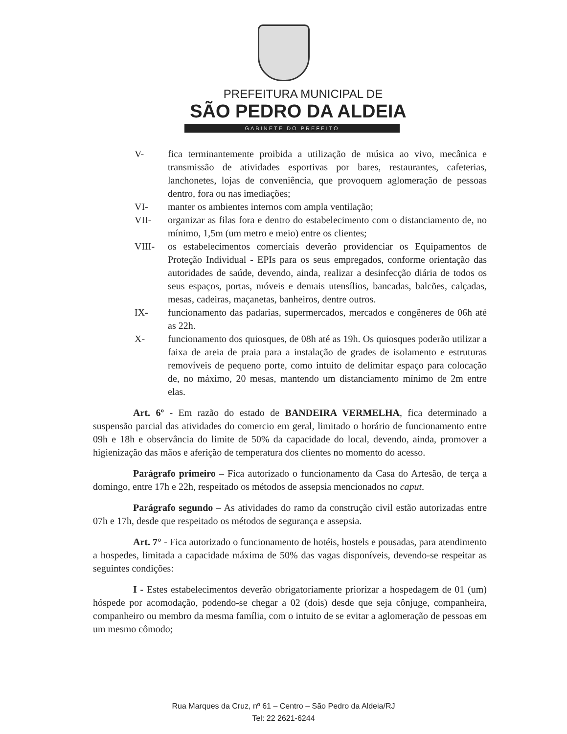PREFEITURA MUNICIPAL DE
SÃO PEDRO DA ALDEIA
GABINETE DO PREFEITO
V- fica terminantemente proibida a utilização de música ao vivo, mecânica e transmissão de atividades esportivas por bares, restaurantes, cafeterias, lanchonetes, lojas de conveniência, que provoquem aglomeração de pessoas dentro, fora ou nas imediações;
VI- manter os ambientes internos com ampla ventilação;
VII- organizar as filas fora e dentro do estabelecimento com o distanciamento de, no mínimo, 1,5m (um metro e meio) entre os clientes;
VIII- os estabelecimentos comerciais deverão providenciar os Equipamentos de Proteção Individual - EPIs para os seus empregados, conforme orientação das autoridades de saúde, devendo, ainda, realizar a desinfecção diária de todos os seus espaços, portas, móveis e demais utensílios, bancadas, balcões, calçadas, mesas, cadeiras, maçanetas, banheiros, dentre outros.
IX- funcionamento das padarias, supermercados, mercados e congêneres de 06h até as 22h.
X- funcionamento dos quiosques, de 08h até as 19h. Os quiosques poderão utilizar a faixa de areia de praia para a instalação de grades de isolamento e estruturas removíveis de pequeno porte, como intuito de delimitar espaço para colocação de, no máximo, 20 mesas, mantendo um distanciamento mínimo de 2m entre elas.
Art. 6º - Em razão do estado de BANDEIRA VERMELHA, fica determinado a suspensão parcial das atividades do comercio em geral, limitado o horário de funcionamento entre 09h e 18h e observância do limite de 50% da capacidade do local, devendo, ainda, promover a higienização das mãos e aferição de temperatura dos clientes no momento do acesso.
Parágrafo primeiro – Fica autorizado o funcionamento da Casa do Artesão, de terça a domingo, entre 17h e 22h, respeitado os métodos de assepsia mencionados no caput.
Parágrafo segundo – As atividades do ramo da construção civil estão autorizadas entre 07h e 17h, desde que respeitado os métodos de segurança e assepsia.
Art. 7° - Fica autorizado o funcionamento de hotéis, hostels e pousadas, para atendimento a hospedes, limitada a capacidade máxima de 50% das vagas disponíveis, devendo-se respeitar as seguintes condições:
I - Estes estabelecimentos deverão obrigatoriamente priorizar a hospedagem de 01 (um) hóspede por acomodação, podendo-se chegar a 02 (dois) desde que seja cônjuge, companheira, companheiro ou membro da mesma família, com o intuito de se evitar a aglomeração de pessoas em um mesmo cômodo;
Rua Marques da Cruz, nº 61 – Centro – São Pedro da Aldeia/RJ
Tel: 22 2621-6244